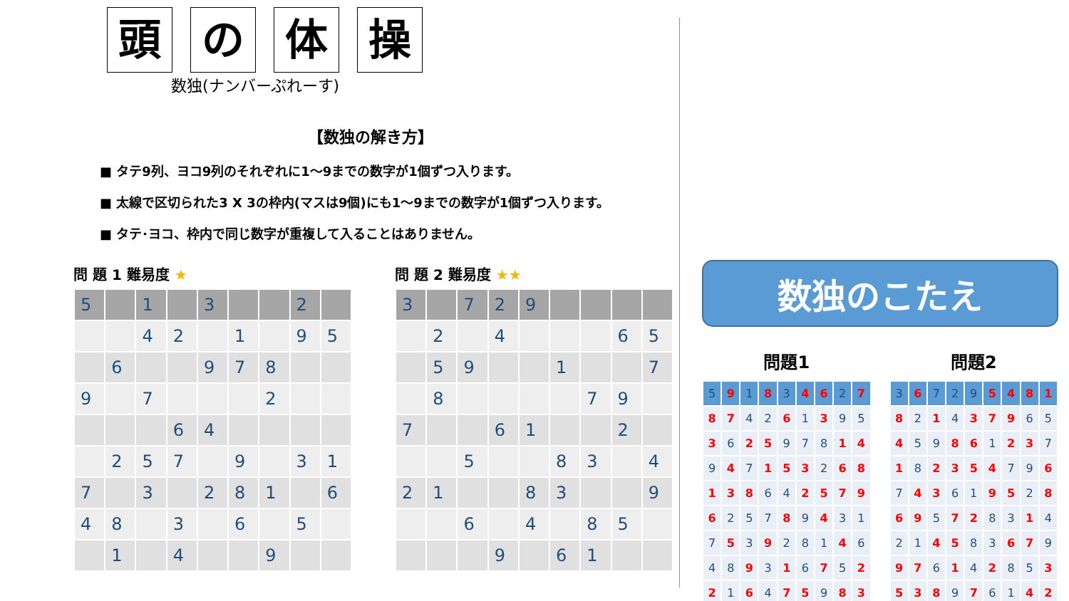頭の体操
数独(ナンバーぷれーす)
【数独の解き方】
■ タテ9列、ヨコ9列のそれぞれに1～9までの数字が1個ずつ入ります。
■ 太線で区切られた3 X 3の枠内(マスは9個)にも1～9までの数字が1個ずつ入ります。
■ タテ･ヨコ、枠内で同じ数字が重複して入ることはありません。
問 題 1 難易度 ★
| 5 | | 1 | | 3 | | | 2 | |
| | | 4 | 2 | | 1 | | 9 | 5 |
| | 6 | | | 9 | 7 | 8 | | |
| 9 | | 7 | | | | 2 | | |
| | | | 6 | 4 | | | | |
| | 2 | 5 | 7 | | 9 | | 3 | 1 |
| 7 | | 3 | | 2 | 8 | 1 | | 6 |
| 4 | 8 | | 3 | | 6 | | 5 | |
| | 1 | | 4 | | | 9 | | |
問 題 2 難易度 ★★
| 3 | | 7 | 2 | 9 | | | | |
| | 2 | | 4 | | | | 6 | 5 |
| | 5 | 9 | | | 1 | | | 7 |
| | 8 | | | | | 7 | 9 | |
| 7 | | | 6 | 1 | | | 2 | |
| | | 5 | | | 8 | 3 | | 4 |
| 2 | 1 | | | 8 | 3 | | | 9 |
| | | 6 | | 4 | | 8 | 5 | |
| | | | 9 | | 6 | 1 | | |
数独のこたえ
問題1
| 5 | 9 | 1 | 8 | 3 | 4 | 6 | 2 | 7 |
| 8 | 7 | 4 | 2 | 6 | 1 | 3 | 9 | 5 |
| 3 | 6 | 2 | 5 | 9 | 7 | 8 | 1 | 4 |
| 9 | 4 | 7 | 1 | 5 | 3 | 2 | 6 | 8 |
| 1 | 3 | 8 | 6 | 4 | 2 | 5 | 7 | 9 |
| 6 | 2 | 5 | 7 | 8 | 9 | 4 | 3 | 1 |
| 7 | 5 | 3 | 9 | 2 | 8 | 1 | 4 | 6 |
| 4 | 8 | 9 | 3 | 1 | 6 | 7 | 5 | 2 |
| 2 | 1 | 6 | 4 | 7 | 5 | 9 | 8 | 3 |
問題2
| 3 | 6 | 7 | 2 | 9 | 5 | 4 | 8 | 1 |
| 8 | 2 | 1 | 4 | 3 | 7 | 9 | 6 | 5 |
| 4 | 5 | 9 | 8 | 6 | 1 | 2 | 3 | 7 |
| 1 | 8 | 2 | 3 | 5 | 4 | 7 | 9 | 6 |
| 7 | 4 | 3 | 6 | 1 | 9 | 5 | 2 | 8 |
| 6 | 9 | 5 | 7 | 2 | 8 | 3 | 1 | 4 |
| 2 | 1 | 4 | 5 | 8 | 3 | 6 | 7 | 9 |
| 9 | 7 | 6 | 1 | 4 | 2 | 8 | 5 | 3 |
| 5 | 3 | 8 | 9 | 7 | 6 | 1 | 4 | 2 |